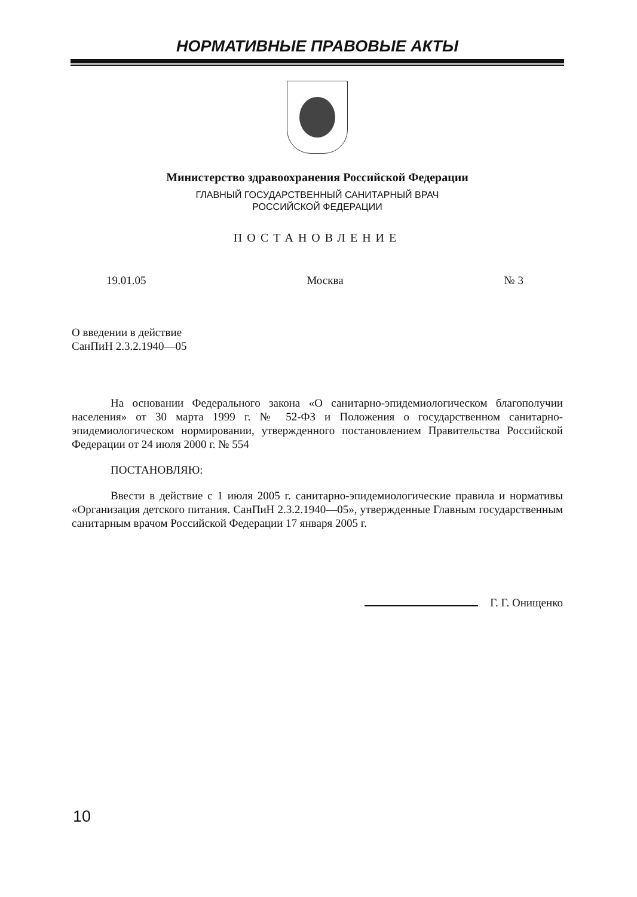НОРМАТИВНЫЕ ПРАВОВЫЕ АКТЫ
Министерство здравоохранения Российской Федерации
ГЛАВНЫЙ ГОСУДАРСТВЕННЫЙ САНИТАРНЫЙ ВРАЧ
РОССИЙСКОЙ ФЕДЕРАЦИИ
ПОСТАНОВЛЕНИЕ
19.01.05 Москва № 3
О введении в действие
СанПиН 2.3.2.1940—05
На основании Федерального закона «О санитарно-эпидемиологическом благополучии населения» от 30 марта 1999 г. № 52-ФЗ и Положения о государственном санитарно-эпидемиологическом нормировании, утвержденного постановлением Правительства Российской Федерации от 24 июля 2000 г. № 554
ПОСТАНОВЛЯЮ:
Ввести в действие с 1 июля 2005 г. санитарно-эпидемиологические правила и нормативы «Организация детского питания. СанПиН 2.3.2.1940—05», утвержденные Главным государственным санитарным врачом Российской Федерации 17 января 2005 г.
Г. Г. Онищенко
10